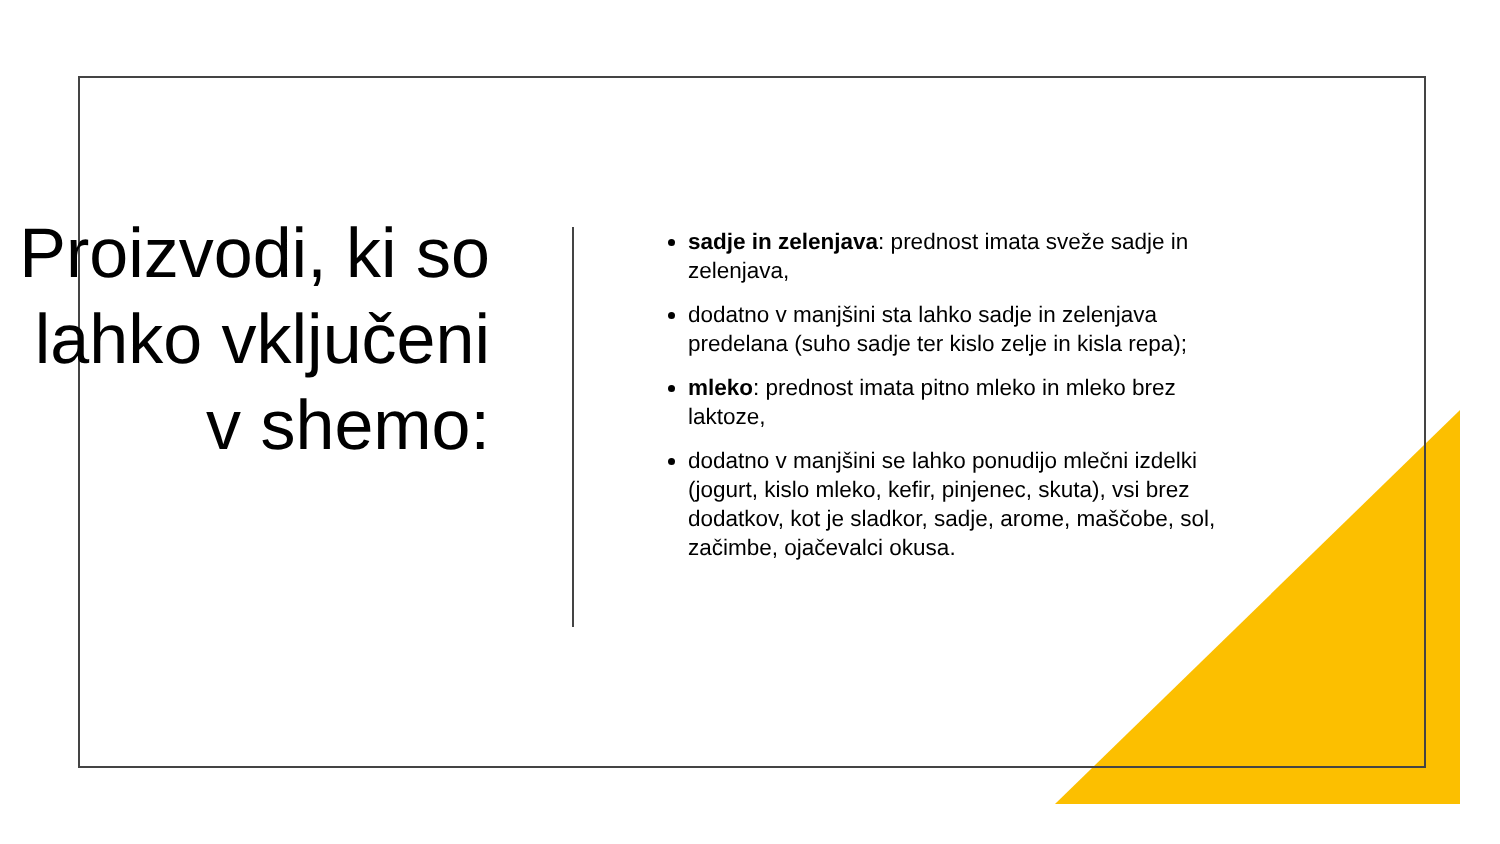Proizvodi, ki so lahko vključeni v shemo:
sadje in zelenjava: prednost imata sveže sadje in zelenjava,
dodatno v manjšini sta lahko sadje in zelenjava predelana (suho sadje ter kislo zelje in kisla repa);
mleko: prednost imata pitno mleko in mleko brez laktoze,
dodatno v manjšini se lahko ponudijo mlečni izdelki (jogurt, kislo mleko, kefir, pinjenec, skuta), vsi brez dodatkov, kot je sladkor, sadje, arome, maščobe, sol, začimbe, ojačevalci okusa.